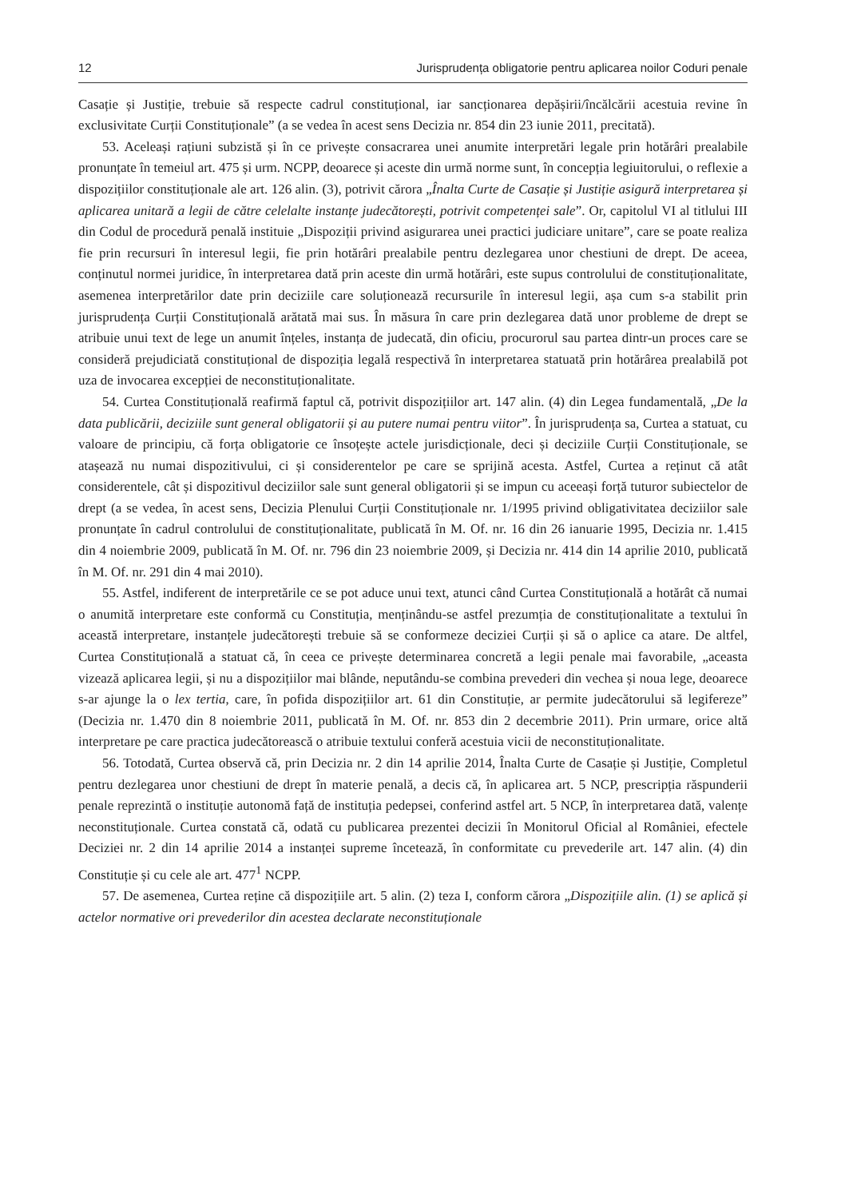12 Jurisprudența obligatorie pentru aplicarea noilor Coduri penale
Casație și Justiție, trebuie să respecte cadrul constituțional, iar sancționarea depășirii/încălcării acestuia revine în exclusivitate Curții Constituționale” (a se vedea în acest sens Decizia nr. 854 din 23 iunie 2011, precitată).
53. Aceleași rațiuni subzistă și în ce privește consacrarea unei anumite interpretări legale prin hotărâri prealabile pronunțate în temeiul art. 475 și urm. NCPP, deoarece și aceste din urmă norme sunt, în concepția legiuitorului, o reflexie a dispozițiilor constituționale ale art. 126 alin. (3), potrivit cărora „Înalta Curte de Casație și Justiție asigură interpretarea și aplicarea unitară a legii de către celelalte instanțe judecătorești, potrivit competenței sale”. Or, capitolul VI al titlului III din Codul de procedură penală instituie „Dispoziții privind asigurarea unei practici judiciare unitare”, care se poate realiza fie prin recursuri în interesul legii, fie prin hotărâri prealabile pentru dezlegarea unor chestiuni de drept. De aceea, conținutul normei juridice, în interpretarea dată prin aceste din urmă hotărâri, este supus controlului de constituționalitate, asemenea interpretărilor date prin deciziile care soluționează recursurile în interesul legii, așa cum s-a stabilit prin jurisprudența Curții Constituțională arătată mai sus. În măsura în care prin dezlegarea dată unor probleme de drept se atribuie unui text de lege un anumit înțeles, instanța de judecată, din oficiu, procurorul sau partea dintr-un proces care se consideră prejudiciată constituțional de dispoziția legală respectivă în interpretarea statuată prin hotărârea prealabilă pot uza de invocarea excepției de neconstituționalitate.
54. Curtea Constituțională reafirmă faptul că, potrivit dispozițiilor art. 147 alin. (4) din Legea fundamentală, „De la data publicării, deciziile sunt general obligatorii și au putere numai pentru viitor”. În jurisprudența sa, Curtea a statuat, cu valoare de principiu, că forța obligatorie ce însoțește actele jurisdicționale, deci și deciziile Curții Constituționale, se atașează nu numai dispozitivului, ci și considerentelor pe care se sprijină acesta. Astfel, Curtea a reținut că atât considerentele, cât și dispozitivul deciziilor sale sunt general obligatorii și se impun cu aceeași forță tuturor subiectelor de drept (a se vedea, în acest sens, Decizia Plenului Curții Constituționale nr. 1/1995 privind obligativitatea deciziilor sale pronunțate în cadrul controlului de constituționalitate, publicată în M. Of. nr. 16 din 26 ianuarie 1995, Decizia nr. 1.415 din 4 noiembrie 2009, publicată în M. Of. nr. 796 din 23 noiembrie 2009, și Decizia nr. 414 din 14 aprilie 2010, publicată în M. Of. nr. 291 din 4 mai 2010).
55. Astfel, indiferent de interpretările ce se pot aduce unui text, atunci când Curtea Constituțională a hotărât că numai o anumită interpretare este conformă cu Constituția, menținându-se astfel prezumția de constituționalitate a textului în această interpretare, instanțele judecătorești trebuie să se conformeze deciziei Curții și să o aplice ca atare. De altfel, Curtea Constituțională a statuat că, în ceea ce privește determinarea concretă a legii penale mai favorabile, „aceasta vizează aplicarea legii, și nu a dispozițiilor mai blânde, neputându-se combina prevederi din vechea și noua lege, deoarece s-ar ajunge la o lex tertia, care, în pofida dispozițiilor art. 61 din Constituție, ar permite judecătorului să legifereze” (Decizia nr. 1.470 din 8 noiembrie 2011, publicată în M. Of. nr. 853 din 2 decembrie 2011). Prin urmare, orice altă interpretare pe care practica judecătorească o atribuie textului conferă acestuia vicii de neconstituționalitate.
56. Totodată, Curtea observă că, prin Decizia nr. 2 din 14 aprilie 2014, Înalta Curte de Casație și Justiție, Completul pentru dezlegarea unor chestiuni de drept în materie penală, a decis că, în aplicarea art. 5 NCP, prescripția răspunderii penale reprezintă o instituție autonomă față de instituția pedepsei, conferind astfel art. 5 NCP, în interpretarea dată, valențe neconstituționale. Curtea constată că, odată cu publicarea prezentei decizii în Monitorul Oficial al României, efectele Deciziei nr. 2 din 14 aprilie 2014 a instanței supreme încetează, în conformitate cu prevederile art. 147 alin. (4) din Constituție și cu cele ale art. 477<sup>1</sup> NCPP.
57. De asemenea, Curtea reține că dispozițiile art. 5 alin. (2) teza I, conform cărora „Dispozițiile alin. (1) se aplică și actelor normative ori prevederilor din acestea declarate neconstituționale